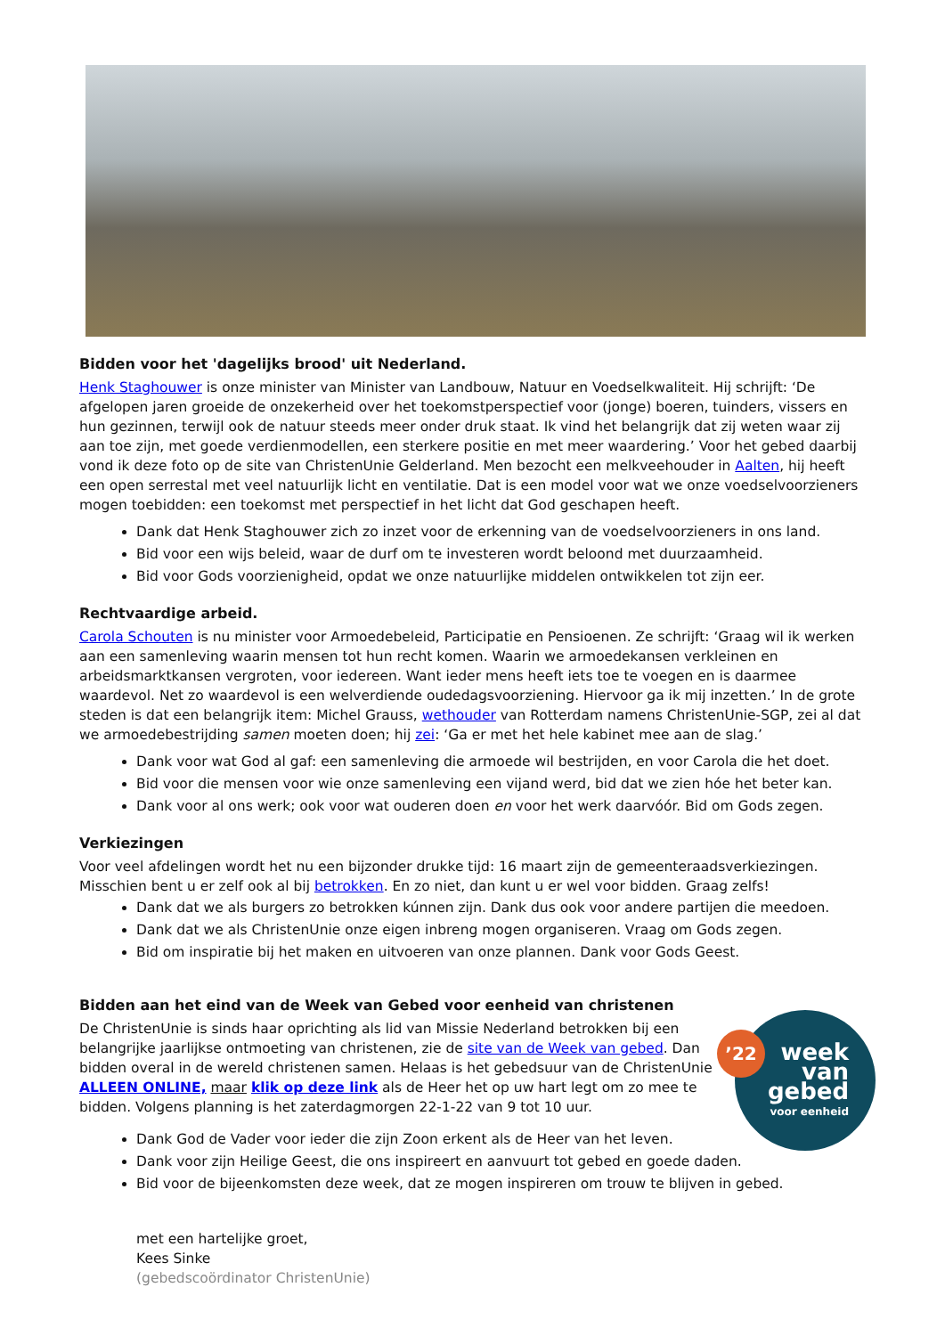Bidden voor het 'dagelijks brood' uit Nederland.
Henk Staghouwer is onze minister van Minister van Landbouw, Natuur en Voedselkwaliteit. Hij schrijft: ‘De afgelopen jaren groeide de onzekerheid over het toekomstperspectief voor (jonge) boeren, tuinders, vissers en hun gezinnen, terwijl ook de natuur steeds meer onder druk staat. Ik vind het belangrijk dat zij weten waar zij aan toe zijn, met goede verdienmodellen, een sterkere positie en met meer waardering.’ Voor het gebed daarbij vond ik deze foto op de site van ChristenUnie Gelderland. Men bezocht een melkveehouder in Aalten, hij heeft een open serrestal met veel natuurlijk licht en ventilatie. Dat is een model voor wat we onze voedselvoorzieners mogen toebidden: een toekomst met perspectief in het licht dat God geschapen heeft.
Dank dat Henk Staghouwer zich zo inzet voor de erkenning van de voedselvoorzieners in ons land.
Bid voor een wijs beleid, waar de durf om te investeren wordt beloond met duurzaamheid.
Bid voor Gods voorzienigheid, opdat we onze natuurlijke middelen ontwikkelen tot zijn eer.
Rechtvaardige arbeid.
Carola Schouten is nu minister voor Armoedebeleid, Participatie en Pensioenen. Ze schrijft: ‘Graag wil ik werken aan een samenleving waarin mensen tot hun recht komen. Waarin we armoedekansen verkleinen en arbeidsmarktkansen vergroten, voor iedereen. Want ieder mens heeft iets toe te voegen en is daarmee waardevol. Net zo waardevol is een welverdiende oudedagsvoorziening. Hiervoor ga ik mij inzetten.’ In de grote steden is dat een belangrijk item: Michel Grauss, wethouder van Rotterdam namens ChristenUnie-SGP, zei al dat we armoedebestrijding samen moeten doen; hij zei: ‘Ga er met het hele kabinet mee aan de slag.’
Dank voor wat God al gaf: een samenleving die armoede wil bestrijden, en voor Carola die het doet.
Bid voor die mensen voor wie onze samenleving een vijand werd, bid dat we zien hóe het beter kan.
Dank voor al ons werk; ook voor wat ouderen doen en voor het werk daarvóór. Bid om Gods zegen.
Verkiezingen
Voor veel afdelingen wordt het nu een bijzonder drukke tijd: 16 maart zijn de gemeenteraadsverkiezingen. Misschien bent u er zelf ook al bij betrokken. En zo niet, dan kunt u er wel voor bidden. Graag zelfs!
Dank dat we als burgers zo betrokken kúnnen zijn. Dank dus ook voor andere partijen die meedoen.
Dank dat we als ChristenUnie onze eigen inbreng mogen organiseren. Vraag om Gods zegen.
Bid om inspiratie bij het maken en uitvoeren van onze plannen. Dank voor Gods Geest.
Bidden aan het eind van de Week van Gebed voor eenheid van christenen
’22
week
van
gebed
voor eenheid
De ChristenUnie is sinds haar oprichting als lid van Missie Nederland betrokken bij een belangrijke jaarlijkse ontmoeting van christenen, zie de site van de Week van gebed. Dan bidden overal in de wereld christenen samen. Helaas is het gebedsuur van de ChristenUnie ALLEEN ONLINE, maar klik op deze link als de Heer het op uw hart legt om zo mee te bidden. Volgens planning is het zaterdagmorgen 22-1-22 van 9 tot 10 uur.
Dank God de Vader voor ieder die zijn Zoon erkent als de Heer van het leven.
Dank voor zijn Heilige Geest, die ons inspireert en aanvuurt tot gebed en goede daden.
Bid voor de bijeenkomsten deze week, dat ze mogen inspireren om trouw te blijven in gebed.
met een hartelijke groet,
Kees Sinke
(gebedscoördinator ChristenUnie)
.